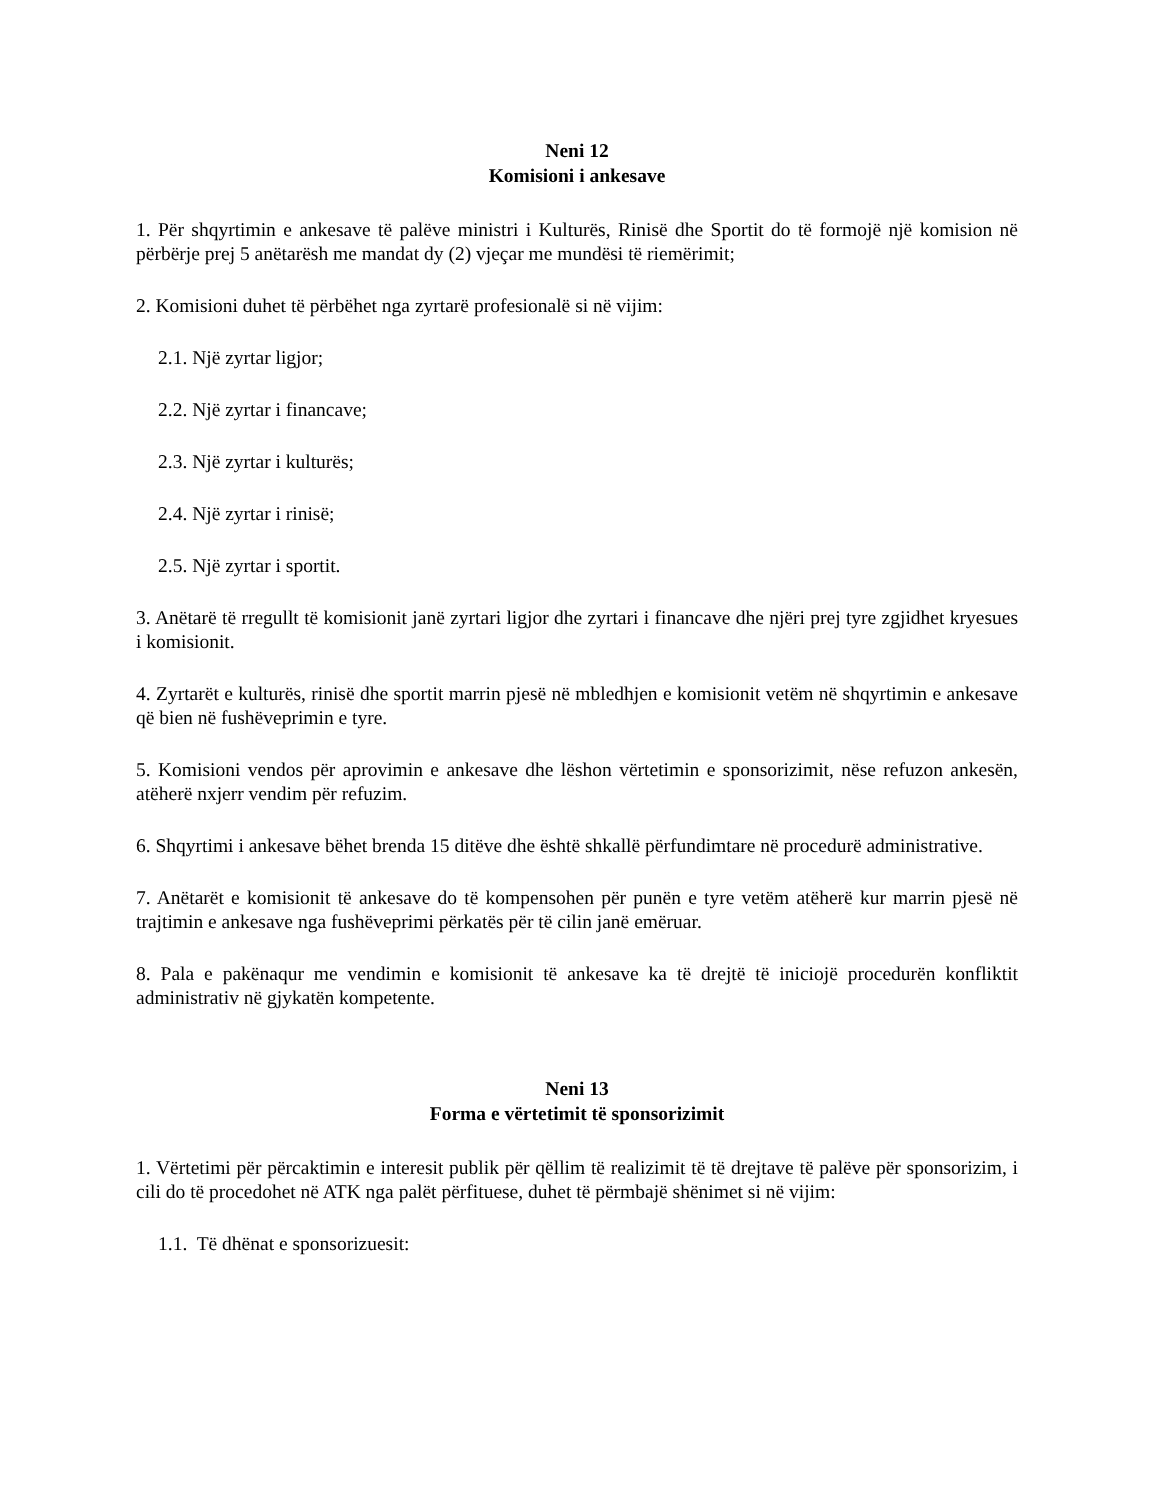Neni 12
Komisioni i ankesave
1. Për shqyrtimin e ankesave të palëve ministri i Kulturës, Rinisë dhe Sportit do të formojë një komision në përbërje prej 5 anëtarësh me mandat dy (2) vjeçar me mundësi të riemërimit;
2. Komisioni duhet të përbëhet nga zyrtarë profesionalë si në vijim:
2.1. Një zyrtar ligjor;
2.2. Një zyrtar i financave;
2.3. Një zyrtar i kulturës;
2.4. Një zyrtar i rinisë;
2.5. Një zyrtar i sportit.
3. Anëtarë të rregullt të komisionit janë zyrtari ligjor dhe zyrtari i financave dhe njëri prej tyre zgjidhet kryesues i komisionit.
4. Zyrtarët e kulturës, rinisë dhe sportit marrin pjesë në mbledhjen e komisionit vetëm në shqyrtimin e ankesave që bien në fushëveprimin e tyre.
5. Komisioni vendos për aprovimin e ankesave dhe lëshon vërtetimin e sponsorizimit, nëse refuzon ankesën, atëherë nxjerr vendim për refuzim.
6. Shqyrtimi i ankesave bëhet brenda 15 ditëve dhe është shkallë përfundimtare në procedurë administrative.
7. Anëtarët e komisionit të ankesave do të kompensohen për punën e tyre vetëm atëherë kur marrin pjesë në trajtimin e ankesave nga fushëveprimi përkatës për të cilin janë emëruar.
8. Pala e pakënaqur me vendimin e komisionit të ankesave ka të drejtë të iniciojë procedurën konfliktit administrativ në gjykatën kompetente.
Neni 13
Forma e vërtetimit të sponsorizimit
1. Vërtetimi për përcaktimin e interesit publik për qëllim të realizimit të të drejtave të palëve për sponsorizim, i cili do të procedohet në ATK nga palët përfituese, duhet të përmbajë shënimet si në vijim:
1.1. Të dhënat e sponsorizuesit: